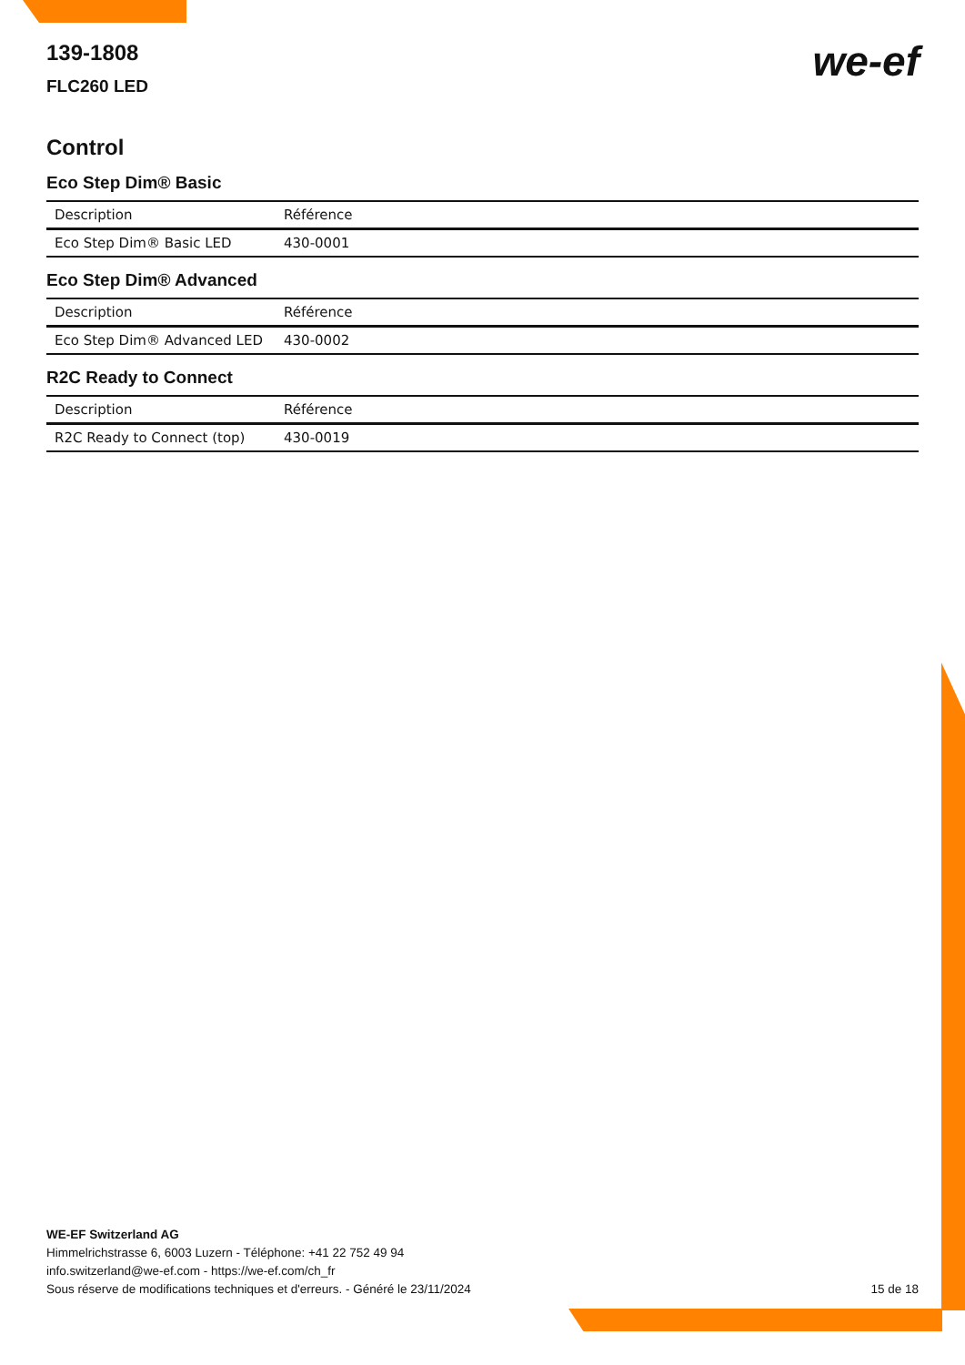we-ef
139-1808
FLC260 LED
Control
Eco Step Dim® Basic
| Description | Référence |
| --- | --- |
| Eco Step Dim® Basic LED | 430-0001 |
Eco Step Dim® Advanced
| Description | Référence |
| --- | --- |
| Eco Step Dim® Advanced LED | 430-0002 |
R2C Ready to Connect
| Description | Référence |
| --- | --- |
| R2C Ready to Connect (top) | 430-0019 |
WE-EF Switzerland AG
Himmelrichstrasse 6, 6003 Luzern - Téléphone: +41 22 752 49 94
info.switzerland@we-ef.com - https://we-ef.com/ch_fr
Sous réserve de modifications techniques et d'erreurs. - Généré le 23/11/2024
15 de 18